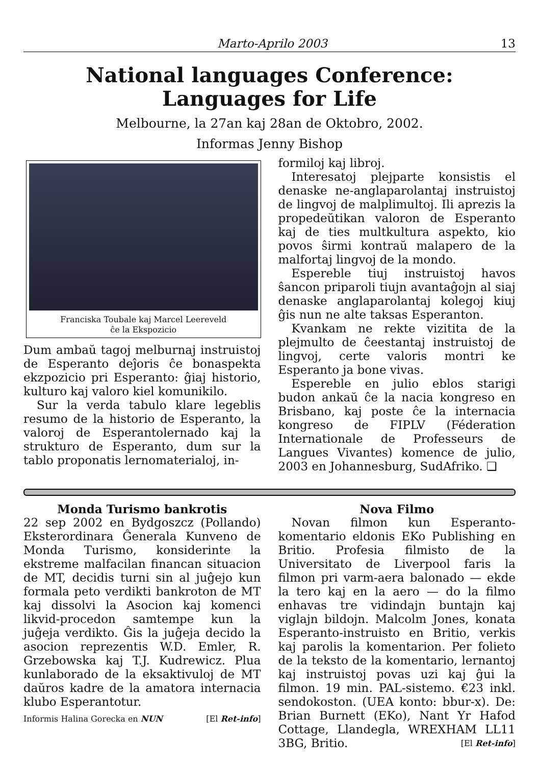Marto-Aprilo 2003 13
National languages Conference:
Languages for Life
Melbourne, la 27an kaj 28an de Oktobro, 2002.
Informas Jenny Bishop
Franciska Toubale kaj Marcel Leereveld
ĉe la Ekspozicio
Dum ambaŭ tagoj melburnaj instruistoj de Esperanto deĵoris ĉe bonaspekta ekzpozicio pri Esperanto: ĝiaj historio, kulturo kaj valoro kiel komunikilo.
Sur la verda tabulo klare legeblis resumo de la historio de Esperanto, la valoroj de Esperantolernado kaj la strukturo de Esperanto, dum sur la tablo proponatis lernomaterialoj, in-
formiloj kaj libroj.
Interesatoj plejparte konsistis el denaske ne-anglaparolantaj instruistoj de lingvoj de malplimultoj. Ili aprezis la propedeŭtikan valoron de Esperanto kaj de ties multkultura aspekto, kio povos ŝirmi kontraŭ malapero de la malfortaj lingvoj de la mondo.
Espereble tiuj instruistoj havos ŝancon priparoli tiujn avantaĝojn al siaj denaske anglaparolantaj kolegoj kiuj ĝis nun ne alte taksas Esperanton.
Kvankam ne rekte vizitita de la plejmulto de ĉeestantaj instruistoj de lingvoj, certe valoris montri ke Esperanto ja bone vivas.
Espereble en julio eblos starigi budon ankaŭ ĉe la nacia kongreso en Brisbano, kaj poste ĉe la internacia kongreso de FIPLV (Féderation Internationale de Professeurs de Langues Vivantes) komence de julio, 2003 en Johannesburg, SudAfriko. ❑
Monda Turismo bankrotis
22 sep 2002 en Bydgoszcz (Pollando) Eksterordinara Ĝenerala Kunveno de Monda Turismo, konsiderinte la ekstreme malfacilan financan situacion de MT, decidis turni sin al juĝejo kun formala peto verdikti bankroton de MT kaj dissolvi la Asocion kaj komenci likvid-procedon samtempe kun la juĝeja verdikto. Ĝis la juĝeja decido la asocion reprezentis W.D. Emler, R. Grzebowska kaj T.J. Kudrewicz. Plua kunlaborado de la eksaktivuloj de MT daŭros kadre de la amatora internacia klubo Esperantotur.
Informis Halina Gorecka en NUN [El Ret-info]
Nova Filmo
Novan filmon kun Esperanto-komentario eldonis EKo Publishing en Britio. Profesia filmisto de la Universitato de Liverpool faris la filmon pri varm-aera balonado — ekde la tero kaj en la aero — do la filmo enhavas tre vidindajn buntajn kaj viglajn bildojn. Malcolm Jones, konata Esperanto-instruisto en Britio, verkis kaj parolis la komentarion. Per folieto de la teksto de la komentario, lernantoj kaj instruistoj povas uzi kaj ĝui la filmon. 19 min. PAL-sistemo. €23 inkl. sendokoston. (UEA konto: bbur-x). De: Brian Burnett (EKo), Nant Yr Hafod Cottage, Llandegla, WREXHAM LL11 3BG, Britio. [El Ret-info]